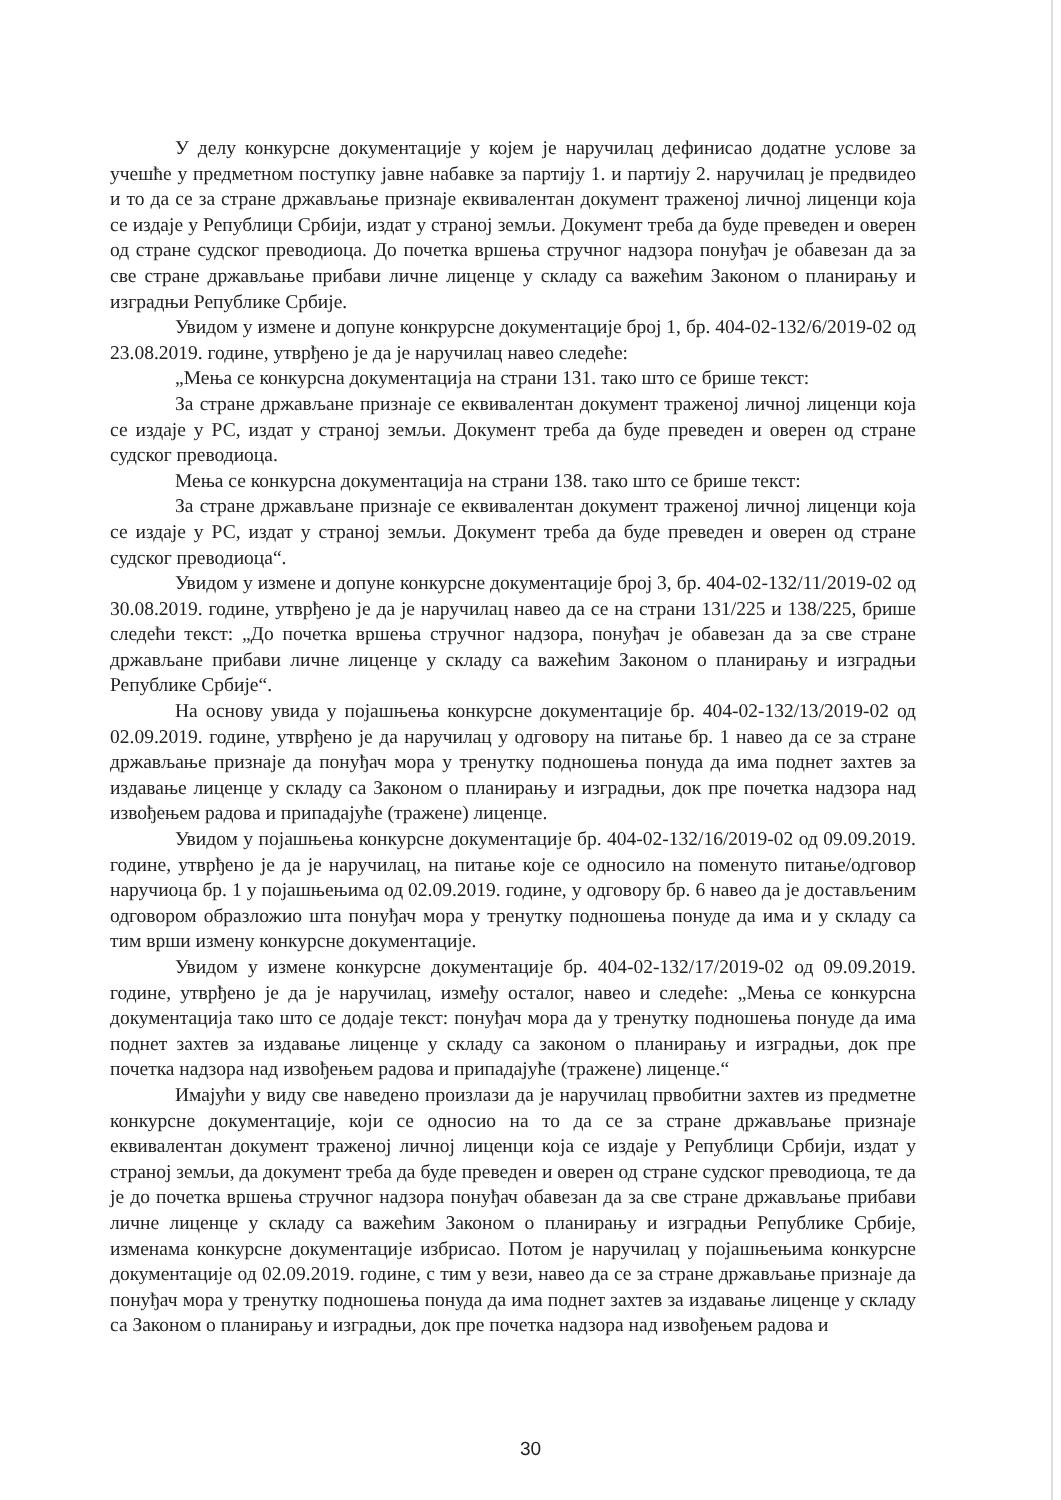У делу конкурсне документације у којем је наручилац дефинисао додатне услове за учешће у предметном поступку јавне набавке за партију 1. и партију 2. наручилац је предвидео и то да се за стране држављање признаје еквивалентан документ траженој личној лиценци која се издаје у Републици Србији, издат у страној земљи. Документ треба да буде преведен и оверен од стране судског преводиоца. До почетка вршења стручног надзора понуђач је обавезан да за све стране држављање прибави личне лиценце у складу са важећим Законом о планирању и изградњи Републике Србије.
Увидом у измене и допуне конкрурсне документације број 1, бр. 404-02-132/6/2019-02 од 23.08.2019. године, утврђено је да је наручилац навео следеће:
„Мења се конкурсна документација на страни 131. тако што се брише текст:
За стране држављане признаје се еквивалентан документ траженој личној лиценци која се издаје у РС, издат у страној земљи. Документ треба да буде преведен и оверен од стране судског преводиоца.
Мења се конкурсна документација на страни 138. тако што се брише текст:
За стране држављане признаје се еквивалентан документ траженој личној лиценци која се издаје у РС, издат у страној земљи. Документ треба да буде преведен и оверен од стране судског преводиоца“.
Увидом у измене и допуне конкурсне документације број 3, бр. 404-02-132/11/2019-02 од 30.08.2019. године, утврђено је да је наручилац навео да се на страни 131/225 и 138/225, брише следећи текст: „До почетка вршења стручног надзора, понуђач је обавезан да за све стране држављане прибави личне лиценце у складу са важећим Законом о планирању и изградњи Републике Србије“.
На основу увида у појашњења конкурсне документације бр. 404-02-132/13/2019-02 од 02.09.2019. године, утврђено је да наручилац у одговору на питање бр. 1 навео да се за стране држављање признаје да понуђач мора у тренутку подношења понуда да има поднет захтев за издавање лиценце у складу са Законом о планирању и изградњи, док пре почетка надзора над извођењем радова и припадајуће (тражене) лиценце.
Увидом у појашњења конкурсне документације бр. 404-02-132/16/2019-02 од 09.09.2019. године, утврђено је да је наручилац, на питање које се односило на поменуто питање/одговор наручиоца бр. 1 у појашњењима од 02.09.2019. године, у одговору бр. 6 навео да је достављеним одговором образложио шта понуђач мора у тренутку подношења понуде да има и у складу са тим врши измену конкурсне документације.
Увидом у измене конкурсне документације бр. 404-02-132/17/2019-02 од 09.09.2019. године, утврђено је да је наручилац, између осталог, навео и следеће: „Мења се конкурсна документација тако што се додаје текст: понуђач мора да у тренутку подношења понуде да има поднет захтев за издавање лиценце у складу са законом о планирању и изградњи, док пре почетка надзора над извођењем радова и припадајуће (тражене) лиценце.“
Имајући у виду све наведено произлази да је наручилац првобитни захтев из предметне конкурсне документације, који се односио на то да се за стране држављање признаје еквивалентан документ траженој личној лиценци која се издаје у Републици Србији, издат у страној земљи, да документ треба да буде преведен и оверен од стране судског преводиоца, те да је до почетка вршења стручног надзора понуђач обавезан да за све стране држављање прибави личне лиценце у складу са важећим Законом о планирању и изградњи Републике Србије, изменама конкурсне документације избрисао. Потом је наручилац у појашњењима конкурсне документације од 02.09.2019. године, с тим у вези, навео да се за стране држављање признаје да понуђач мора у тренутку подношења понуда да има поднет захтев за издавање лиценце у складу са Законом о планирању и изградњи, док пре почетка надзора над извођењем радова и
30